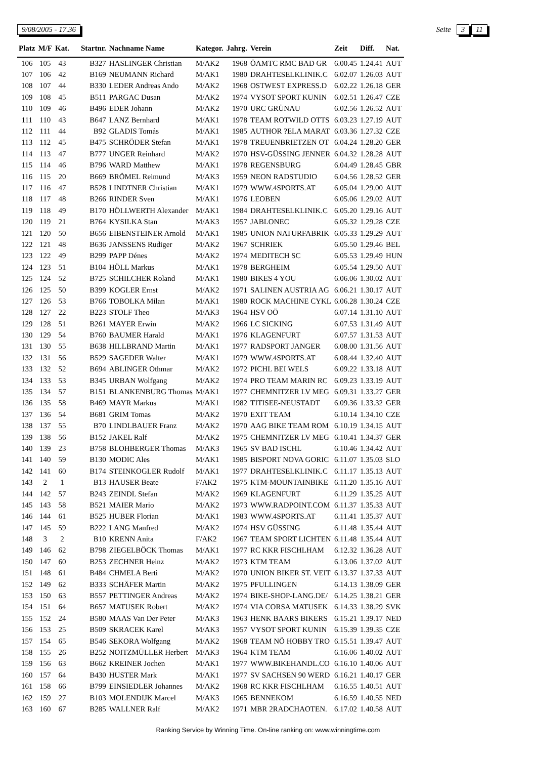9/08/2005 - 17.36 Seite 3 11
| Platz | M/F | Kat. | Startnr. | Nachname Name | Kategor. | Jahrg. | Verein | Zeit | Diff. | Nat. |
| --- | --- | --- | --- | --- | --- | --- | --- | --- | --- | --- |
| 106 | 105 | 43 | B327 | HASLINGER Christian | M/AK2 | 1968 | ÖAMTC RMC BAD GR | 6.00.45 | 1.24.41 | AUT |
| 107 | 106 | 42 | B169 | NEUMANN Richard | M/AK1 | 1980 | DRAHTESELKLINIK.C | 6.02.07 | 1.26.03 | AUT |
| 108 | 107 | 44 | B330 | LEDER Andreas Ando | M/AK2 | 1968 | OSTWEST EXPRESS.D | 6.02.22 | 1.26.18 | GER |
| 109 | 108 | 45 | B511 | PARGAC Dusan | M/AK2 | 1974 | VYSOT SPORT KUNIN | 6.02.51 | 1.26.47 | CZE |
| 110 | 109 | 46 | B496 | EDER Johann | M/AK2 | 1970 | URC GRÜNAU | 6.02.56 | 1.26.52 | AUT |
| 111 | 110 | 43 | B647 | LANZ Bernhard | M/AK1 | 1978 | TEAM ROTWILD OTTS | 6.03.23 | 1.27.19 | AUT |
| 112 | 111 | 44 | B92 | GLADIS Tomás | M/AK1 | 1985 | AUTHOR ?ELA MARAT | 6.03.36 | 1.27.32 | CZE |
| 113 | 112 | 45 | B475 | SCHRÖDER Stefan | M/AK1 | 1978 | TREUENBRIETZEN OT | 6.04.24 | 1.28.20 | GER |
| 114 | 113 | 47 | B777 | UNGER Reinhard | M/AK2 | 1970 | HSV-GÜSSING JENNER | 6.04.32 | 1.28.28 | AUT |
| 115 | 114 | 46 | B796 | WARD Matthew | M/AK1 | 1978 | REGENSBURG | 6.04.49 | 1.28.45 | GBR |
| 116 | 115 | 20 | B669 | BRÖMEL Reimund | M/AK3 | 1959 | NEON RADSTUDIO | 6.04.56 | 1.28.52 | GER |
| 117 | 116 | 47 | B528 | LINDTNER Christian | M/AK1 | 1979 | WWW.4SPORTS.AT | 6.05.04 | 1.29.00 | AUT |
| 118 | 117 | 48 | B266 | RINDER Sven | M/AK1 | 1976 | LEOBEN | 6.05.06 | 1.29.02 | AUT |
| 119 | 118 | 49 | B170 | HÖLLWERTH Alexander | M/AK1 | 1984 | DRAHTESELKLINIK.C | 6.05.20 | 1.29.16 | AUT |
| 120 | 119 | 21 | B764 | KYSILKA Stan | M/AK3 | 1957 | JABLONEC | 6.05.32 | 1.29.28 | CZE |
| 121 | 120 | 50 | B656 | EIBENSTEINER Arnold | M/AK1 | 1985 | UNION NATURFABRIK | 6.05.33 | 1.29.29 | AUT |
| 122 | 121 | 48 | B636 | JANSSENS Rudiger | M/AK2 | 1967 | SCHRIEK | 6.05.50 | 1.29.46 | BEL |
| 123 | 122 | 49 | B299 | PAPP Dénes | M/AK2 | 1974 | MEDITECH SC | 6.05.53 | 1.29.49 | HUN |
| 124 | 123 | 51 | B104 | HÖLL Markus | M/AK1 | 1978 | BERGHEIM | 6.05.54 | 1.29.50 | AUT |
| 125 | 124 | 52 | B725 | SCHILCHER Roland | M/AK1 | 1980 | BIKES 4 YOU | 6.06.06 | 1.30.02 | AUT |
| 126 | 125 | 50 | B399 | KOGLER Ernst | M/AK2 | 1971 | SALINEN AUSTRIA AG | 6.06.21 | 1.30.17 | AUT |
| 127 | 126 | 53 | B766 | TOBOLKA Milan | M/AK1 | 1980 | ROCK MACHINE CYKL | 6.06.28 | 1.30.24 | CZE |
| 128 | 127 | 22 | B223 | STOLF Theo | M/AK3 | 1964 | HSV OÖ | 6.07.14 | 1.31.10 | AUT |
| 129 | 128 | 51 | B261 | MAYER Erwin | M/AK2 | 1966 | LC SICKING | 6.07.53 | 1.31.49 | AUT |
| 130 | 129 | 54 | B760 | BAUMER Harald | M/AK1 | 1976 | KLAGENFURT | 6.07.57 | 1.31.53 | AUT |
| 131 | 130 | 55 | B638 | HILLBRAND Martin | M/AK1 | 1977 | RADSPORT JANGER | 6.08.00 | 1.31.56 | AUT |
| 132 | 131 | 56 | B529 | SAGEDER Walter | M/AK1 | 1979 | WWW.4SPORTS.AT | 6.08.44 | 1.32.40 | AUT |
| 133 | 132 | 52 | B694 | ABLINGER Othmar | M/AK2 | 1972 | PICHL BEI WELS | 6.09.22 | 1.33.18 | AUT |
| 134 | 133 | 53 | B345 | URBAN Wolfgang | M/AK2 | 1974 | PRO TEAM MARIN RC | 6.09.23 | 1.33.19 | AUT |
| 135 | 134 | 57 | B151 | BLANKENBURG Thomas | M/AK1 | 1977 | CHEMNITZER LV MEG | 6.09.31 | 1.33.27 | GER |
| 136 | 135 | 58 | B469 | MAYR Markus | M/AK1 | 1982 | TITISEE-NEUSTADT | 6.09.36 | 1.33.32 | GER |
| 137 | 136 | 54 | B681 | GRIM Tomas | M/AK2 | 1970 | EXIT TEAM | 6.10.14 | 1.34.10 | CZE |
| 138 | 137 | 55 | B70 | LINDLBAUER Franz | M/AK2 | 1970 | AAG BIKE TEAM ROM | 6.10.19 | 1.34.15 | AUT |
| 139 | 138 | 56 | B152 | JAKEL Ralf | M/AK2 | 1975 | CHEMNITZER LV MEG | 6.10.41 | 1.34.37 | GER |
| 140 | 139 | 23 | B758 | BLOHBERGER Thomas | M/AK3 | 1965 | SV BAD ISCHL | 6.10.46 | 1.34.42 | AUT |
| 141 | 140 | 59 | B130 | MODIC Ales | M/AK1 | 1985 | BISPORT NOVA GORIC | 6.11.07 | 1.35.03 | SLO |
| 142 | 141 | 60 | B174 | STEINKOGLER Rudolf | M/AK1 | 1977 | DRAHTESELKLINIK.C | 6.11.17 | 1.35.13 | AUT |
| 143 | 2 | 1 | B13 | HAUSER Beate | F/AK2 | 1975 | KTM-MOUNTAINBIKE | 6.11.20 | 1.35.16 | AUT |
| 144 | 142 | 57 | B243 | ZEINDL Stefan | M/AK2 | 1969 | KLAGENFURT | 6.11.29 | 1.35.25 | AUT |
| 145 | 143 | 58 | B521 | MAIER Mario | M/AK2 | 1973 | WWW.RADPOINT.COM | 6.11.37 | 1.35.33 | AUT |
| 146 | 144 | 61 | B525 | HUBER Florian | M/AK1 | 1983 | WWW.4SPORTS.AT | 6.11.41 | 1.35.37 | AUT |
| 147 | 145 | 59 | B222 | LANG Manfred | M/AK2 | 1974 | HSV GÜSSING | 6.11.48 | 1.35.44 | AUT |
| 148 | 3 | 2 | B10 | KRENN Anita | F/AK2 | 1967 | TEAM SPORT LICHTEN | 6.11.48 | 1.35.44 | AUT |
| 149 | 146 | 62 | B798 | ZIEGELBÖCK Thomas | M/AK1 | 1977 | RC KKR FISCHLHAM | 6.12.32 | 1.36.28 | AUT |
| 150 | 147 | 60 | B253 | ZECHNER Heinz | M/AK2 | 1973 | KTM TEAM | 6.13.06 | 1.37.02 | AUT |
| 151 | 148 | 61 | B484 | CHMELA Berti | M/AK2 | 1970 | UNION BIKER ST. VEIT | 6.13.37 | 1.37.33 | AUT |
| 152 | 149 | 62 | B333 | SCHÄFER Martin | M/AK2 | 1975 | PFULLINGEN | 6.14.13 | 1.38.09 | GER |
| 153 | 150 | 63 | B557 | PETTINGER Andreas | M/AK2 | 1974 | BIKE-SHOP-LANG.DE/ | 6.14.25 | 1.38.21 | GER |
| 154 | 151 | 64 | B657 | MATUSEK Robert | M/AK2 | 1974 | VIA CORSA MATUSEK | 6.14.33 | 1.38.29 | SVK |
| 155 | 152 | 24 | B580 | MAAS Van Der Peter | M/AK3 | 1963 | HENK BAARS BIKERS | 6.15.21 | 1.39.17 | NED |
| 156 | 153 | 25 | B509 | SKRACEK Karel | M/AK3 | 1957 | VYSOT SPORT KUNIN | 6.15.39 | 1.39.35 | CZE |
| 157 | 154 | 65 | B546 | SEKORA Wolfgang | M/AK2 | 1968 | TEAM NÖ HOBBY TRO | 6.15.51 | 1.39.47 | AUT |
| 158 | 155 | 26 | B252 | NOITZMÜLLER Herbert | M/AK3 | 1964 | KTM TEAM | 6.16.06 | 1.40.02 | AUT |
| 159 | 156 | 63 | B662 | KREINER Jochen | M/AK1 | 1977 | WWW.BIKEHANDL.CO | 6.16.10 | 1.40.06 | AUT |
| 160 | 157 | 64 | B430 | HUSTER Mark | M/AK1 | 1977 | SV SACHSEN 90 WERD | 6.16.21 | 1.40.17 | GER |
| 161 | 158 | 66 | B799 | EINSIEDLER Johannes | M/AK2 | 1968 | RC KKR FISCHLHAM | 6.16.55 | 1.40.51 | AUT |
| 162 | 159 | 27 | B103 | MOLENDIJK Marcel | M/AK3 | 1965 | BENNEKOM | 6.16.59 | 1.40.55 | NED |
| 163 | 160 | 67 | B285 | WALLNER Ralf | M/AK2 | 1971 | MBR 2RADCHAOTEN. | 6.17.02 | 1.40.58 | AUT |
Ranking Service by Winning Time. On-line ranking on: www.winningtime.com